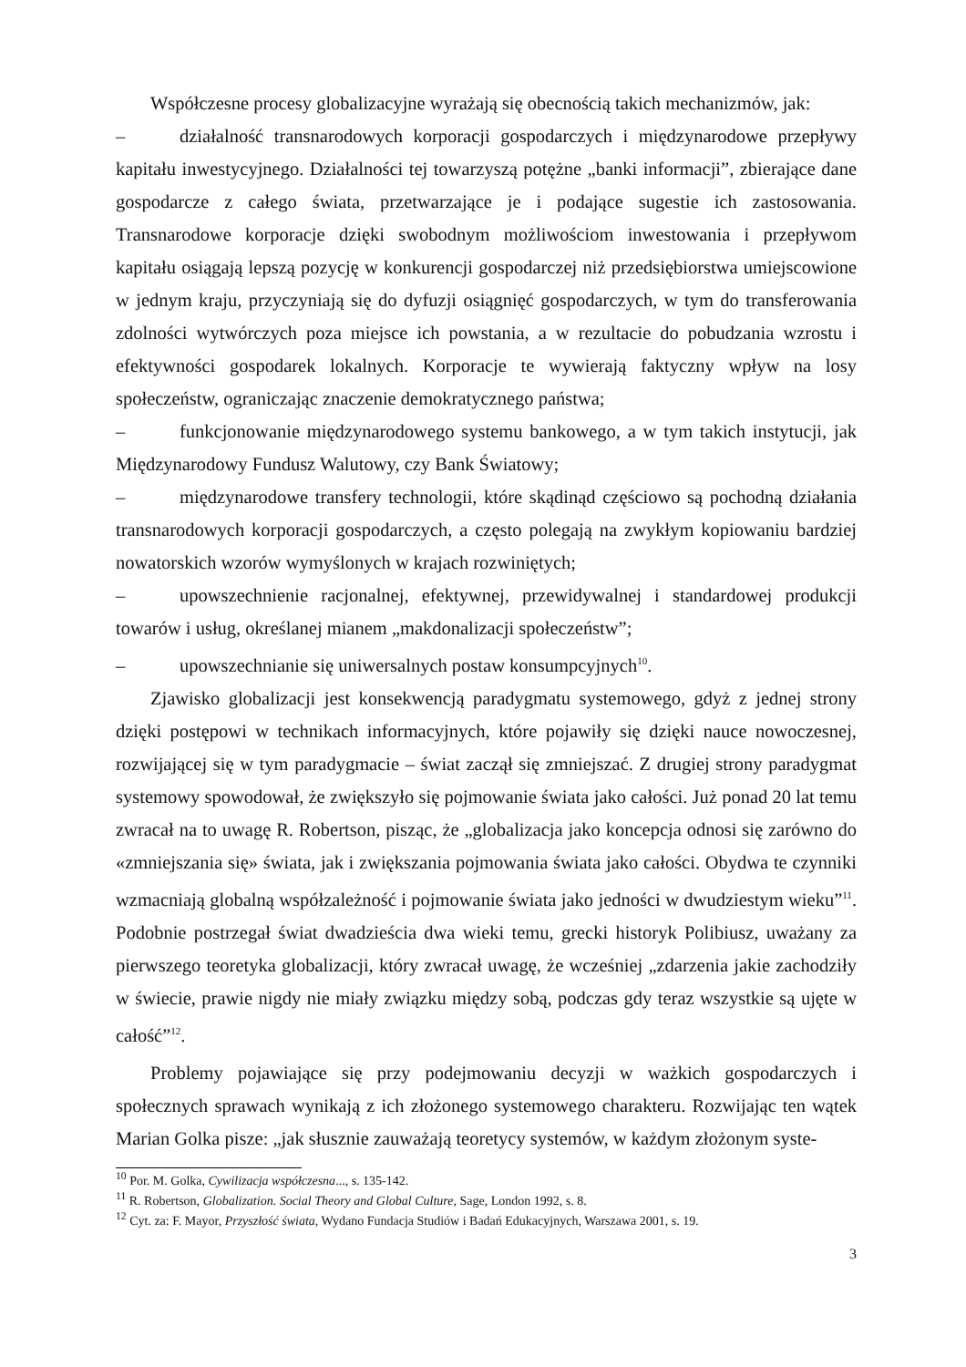Współczesne procesy globalizacyjne wyrażają się obecnością takich mechanizmów, jak:
– działalność transnarodowych korporacji gospodarczych i międzynarodowe przepływy kapitału inwestycyjnego. Działalności tej towarzyszą potężne „banki informacji”, zbierające dane gospodarcze z całego świata, przetwarzające je i podające sugestie ich zastosowania. Transnarodowe korporacje dzięki swobodnym możliwościom inwestowania i przepływom kapitału osiągają lepszą pozycję w konkurencji gospodarczej niż przedsiębiorstwa umiejscowione w jednym kraju, przyczyniają się do dyfuzji osiągnięć gospodarczych, w tym do transferowania zdolności wytwórczych poza miejsce ich powstania, a w rezultacie do pobudzania wzrostu i efektywności gospodarek lokalnych. Korporacje te wywierają faktyczny wpływ na losy społeczeństw, ograniczając znaczenie demokratycznego państwa;
– funkcjonowanie międzynarodowego systemu bankowego, a w tym takich instytucji, jak Międzynarodowy Fundusz Walutowy, czy Bank Światowy;
– międzynarodowe transfery technologii, które skądinąd częściowo są pochodną działania transnarodowych korporacji gospodarczych, a często polegają na zwykłym kopiowaniu bardziej nowatorskich wzorów wymyślonych w krajach rozwiniętych;
– upowszechnienie racjonalnej, efektywnej, przewidywalnej i standardowej produkcji towarów i usług, określanej mianem „makdonalizacji społeczeństw”;
– upowszechnianie się uniwersalnych postaw konsumpcyjnych<sup>10</sup>.
Zjawisko globalizacji jest konsekwencją paradygmatu systemowego, gdyż z jednej strony dzięki postępowi w technikach informacyjnych, które pojawiły się dzięki nauce nowoczesnej, rozwijającej się w tym paradygmacie – świat zaczął się zmniejszać. Z drugiej strony paradygmat systemowy spowodował, że zwiększyło się pojmowanie świata jako całości. Już ponad 20 lat temu zwracał na to uwagę R. Robertson, pisząc, że „globalizacja jako koncepcja odnosi się zarówno do «zmniejszania się» świata, jak i zwiększania pojmowania świata jako całości. Obydwa te czynniki wzmacniają globalną współzależność i pojmowanie świata jako jedności w dwudziestym wieku”<sup>11</sup>. Podobnie postrzegał świat dwadzieścia dwa wieki temu, grecki historyk Polibiusz, uważany za pierwszego teoretyka globalizacji, który zwracał uwagę, że wcześniej „zdarzenia jakie zachodziły w świecie, prawie nigdy nie miały związku między sobą, podczas gdy teraz wszystkie są ujęte w całość”<sup>12</sup>.
Problemy pojawiające się przy podejmowaniu decyzji w ważkich gospodarczych i społecznych sprawach wynikają z ich złożonego systemowego charakteru. Rozwijając ten wątek Marian Golka pisze: „jak słusznie zauważają teoretycy systemów, w każdym złożonym syste-
<sup>10</sup> Por. M. Golka, Cywilizacja współczesna..., s. 135-142.
<sup>11</sup> R. Robertson, Globalization. Social Theory and Global Culture, Sage, London 1992, s. 8.
<sup>12</sup> Cyt. za: F. Mayor, Przyszłość świata, Wydano Fundacja Studiów i Badań Edukacyjnych, Warszawa 2001, s. 19.
3